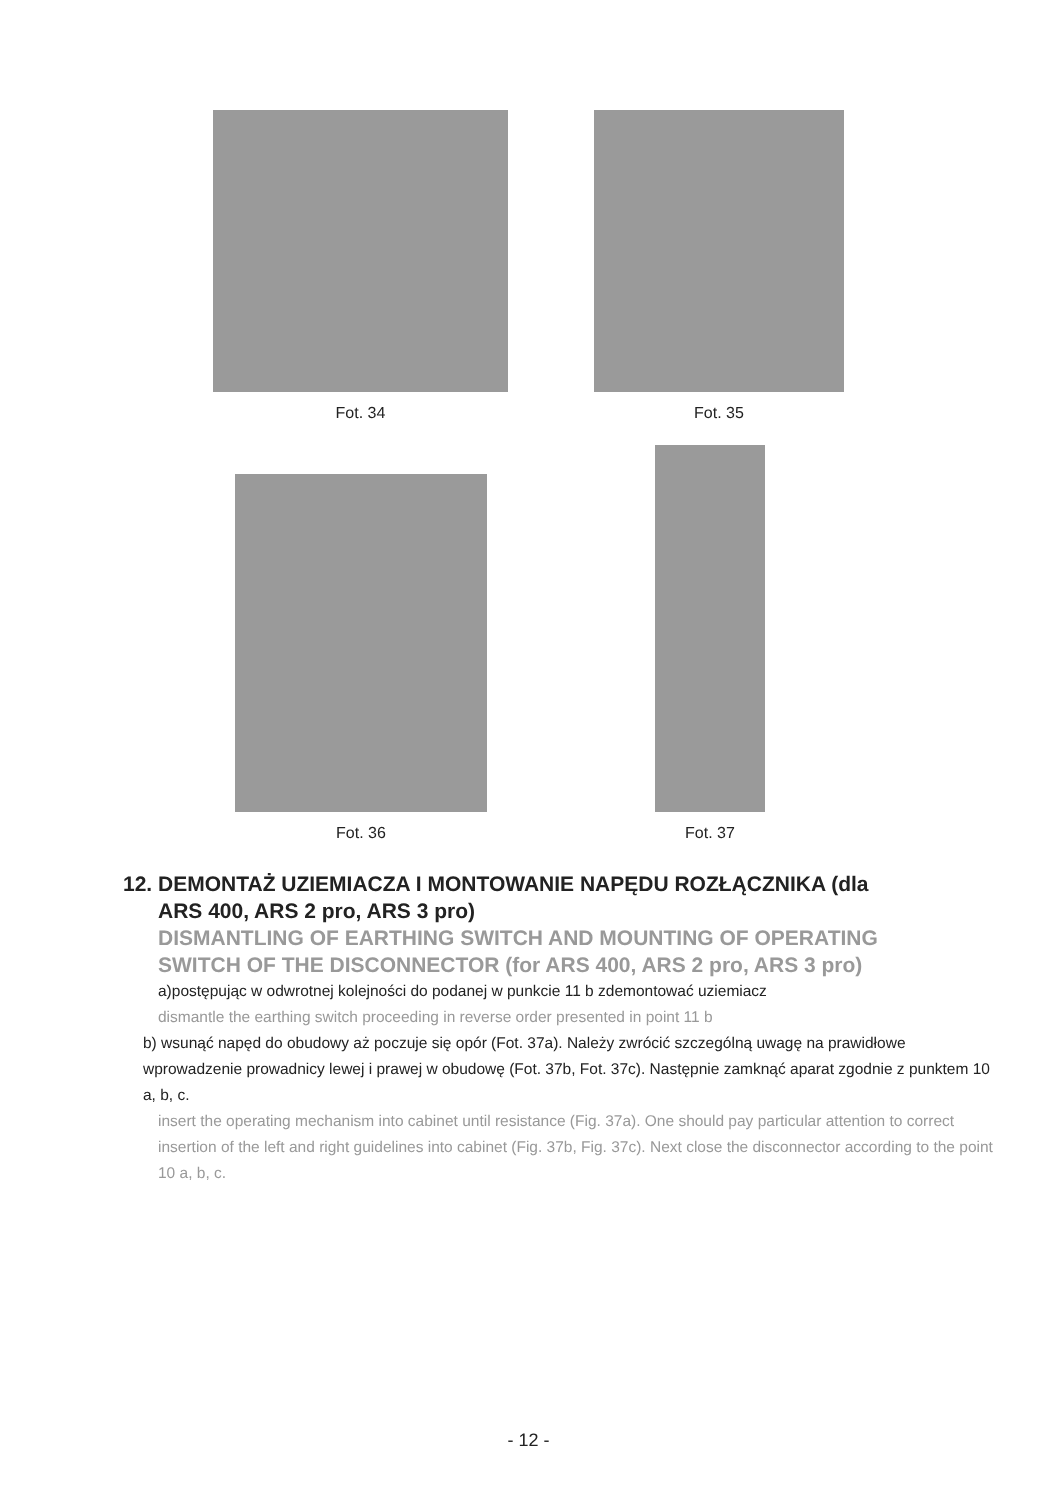Fot. 34 Fot. 35
Fot. 36
Fot. 37
12. DEMONTAŻ UZIEMIACZA I MONTOWANIE NAPĘDU ROZŁĄCZNIKA (dla
ARS 400, ARS 2 pro, ARS 3 pro)
DISMANTLING OF EARTHING SWITCH AND MOUNTING OF OPERATING
SWITCH OF THE DISCONNECTOR (for ARS 400, ARS 2 pro, ARS 3 pro)
a)postępując w odwrotnej kolejności do podanej w punkcie 11 b zdemontować uziemiacz
dismantle the earthing switch proceeding in reverse order presented in point 11 b
b) wsunąć napęd do obudowy aż poczuje się opór (Fot. 37a). Należy zwrócić szczególną uwagę na prawidłowe wprowadzenie prowadnicy lewej i prawej w obudowę (Fot. 37b, Fot. 37c). Następnie zamknąć aparat zgodnie z punktem 10 a, b, c.
insert the operating mechanism into cabinet until resistance (Fig. 37a). One should pay particular attention to correct insertion of the left and right guidelines into cabinet (Fig. 37b, Fig. 37c). Next close the disconnector according to the point 10 a, b, c.
- 12 -